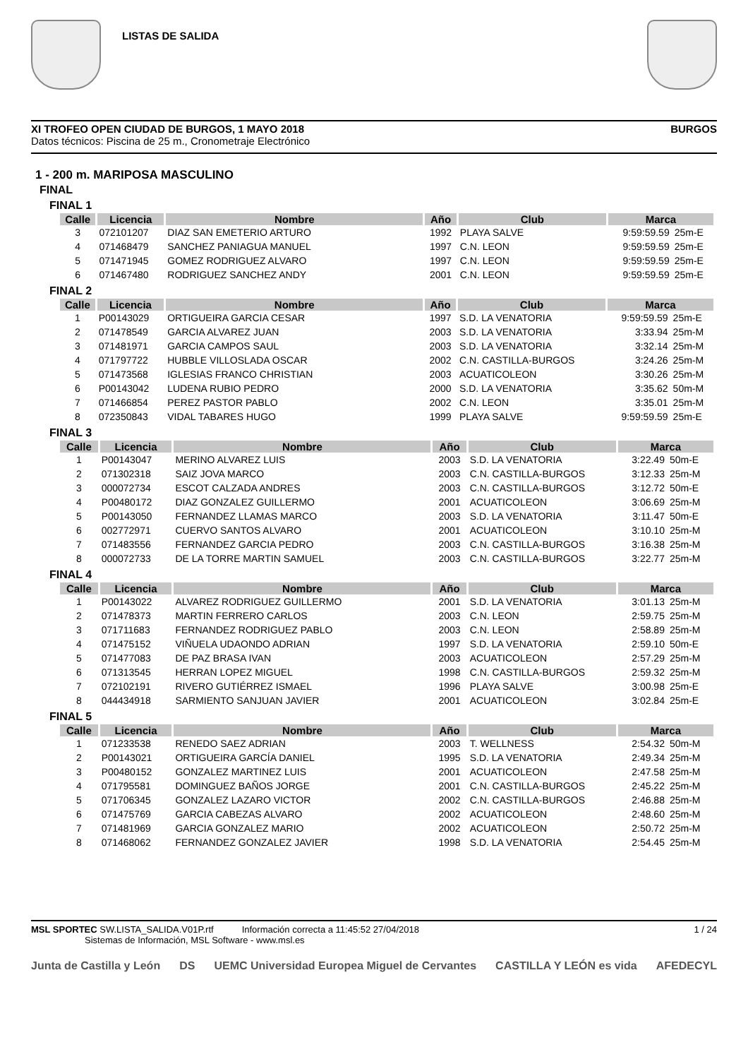LISTAS DE SALIDA
XI TROFEO OPEN CIUDAD DE BURGOS, 1 MAYO 2018 BURGOS
Datos técnicos: Piscina de 25 m., Cronometraje Electrónico
1 - 200 m. MARIPOSA MASCULINO
FINAL
FINAL 1
| Calle | Licencia | Nombre | Año | Club | Marca | |
| --- | --- | --- | --- | --- | --- | --- |
| 3 | 072101207 | DIAZ SAN EMETERIO ARTURO | 1992 | PLAYA SALVE | 9:59:59.59 | 25m-E |
| 4 | 071468479 | SANCHEZ PANIAGUA MANUEL | 1997 | C.N. LEON | 9:59:59.59 | 25m-E |
| 5 | 071471945 | GOMEZ RODRIGUEZ ALVARO | 1997 | C.N. LEON | 9:59:59.59 | 25m-E |
| 6 | 071467480 | RODRIGUEZ SANCHEZ ANDY | 2001 | C.N. LEON | 9:59:59.59 | 25m-E |
FINAL 2
| Calle | Licencia | Nombre | Año | Club | Marca | |
| --- | --- | --- | --- | --- | --- | --- |
| 1 | P00143029 | ORTIGUEIRA GARCIA CESAR | 1997 | S.D. LA VENATORIA | 9:59:59.59 | 25m-E |
| 2 | 071478549 | GARCIA ALVAREZ JUAN | 2003 | S.D. LA VENATORIA | 3:33.94 | 25m-M |
| 3 | 071481971 | GARCIA CAMPOS SAUL | 2003 | S.D. LA VENATORIA | 3:32.14 | 25m-M |
| 4 | 071797722 | HUBBLE VILLOSLADA OSCAR | 2002 | C.N. CASTILLA-BURGOS | 3:24.26 | 25m-M |
| 5 | 071473568 | IGLESIAS FRANCO CHRISTIAN | 2003 | ACUATICOLEON | 3:30.26 | 25m-M |
| 6 | P00143042 | LUDENA RUBIO PEDRO | 2000 | S.D. LA VENATORIA | 3:35.62 | 50m-M |
| 7 | 071466854 | PEREZ PASTOR PABLO | 2002 | C.N. LEON | 3:35.01 | 25m-M |
| 8 | 072350843 | VIDAL TABARES HUGO | 1999 | PLAYA SALVE | 9:59:59.59 | 25m-E |
FINAL 3
| Calle | Licencia | Nombre | Año | Club | Marca | |
| --- | --- | --- | --- | --- | --- | --- |
| 1 | P00143047 | MERINO ALVAREZ LUIS | 2003 | S.D. LA VENATORIA | 3:22.49 | 50m-E |
| 2 | 071302318 | SAIZ JOVA MARCO | 2003 | C.N. CASTILLA-BURGOS | 3:12.33 | 25m-M |
| 3 | 000072734 | ESCOT CALZADA ANDRES | 2003 | C.N. CASTILLA-BURGOS | 3:12.72 | 50m-E |
| 4 | P00480172 | DIAZ GONZALEZ GUILLERMO | 2001 | ACUATICOLEON | 3:06.69 | 25m-M |
| 5 | P00143050 | FERNANDEZ LLAMAS MARCO | 2003 | S.D. LA VENATORIA | 3:11.47 | 50m-E |
| 6 | 002772971 | CUERVO SANTOS ALVARO | 2001 | ACUATICOLEON | 3:10.10 | 25m-M |
| 7 | 071483556 | FERNANDEZ GARCIA PEDRO | 2003 | C.N. CASTILLA-BURGOS | 3:16.38 | 25m-M |
| 8 | 000072733 | DE LA TORRE MARTIN SAMUEL | 2003 | C.N. CASTILLA-BURGOS | 3:22.77 | 25m-M |
FINAL 4
| Calle | Licencia | Nombre | Año | Club | Marca | |
| --- | --- | --- | --- | --- | --- | --- |
| 1 | P00143022 | ALVAREZ RODRIGUEZ GUILLERMO | 2001 | S.D. LA VENATORIA | 3:01.13 | 25m-M |
| 2 | 071478373 | MARTIN FERRERO CARLOS | 2003 | C.N. LEON | 2:59.75 | 25m-M |
| 3 | 071711683 | FERNANDEZ RODRIGUEZ PABLO | 2003 | C.N. LEON | 2:58.89 | 25m-M |
| 4 | 071475152 | VIÑUELA UDAONDO ADRIAN | 1997 | S.D. LA VENATORIA | 2:59.10 | 50m-E |
| 5 | 071477083 | DE PAZ BRASA IVAN | 2003 | ACUATICOLEON | 2:57.29 | 25m-M |
| 6 | 071313545 | HERRAN LOPEZ MIGUEL | 1998 | C.N. CASTILLA-BURGOS | 2:59.32 | 25m-M |
| 7 | 072102191 | RIVERO GUTIÉRREZ ISMAEL | 1996 | PLAYA SALVE | 3:00.98 | 25m-E |
| 8 | 044434918 | SARMIENTO SANJUAN JAVIER | 2001 | ACUATICOLEON | 3:02.84 | 25m-E |
FINAL 5
| Calle | Licencia | Nombre | Año | Club | Marca | |
| --- | --- | --- | --- | --- | --- | --- |
| 1 | 071233538 | RENEDO SAEZ ADRIAN | 2003 | T. WELLNESS | 2:54.32 | 50m-M |
| 2 | P00143021 | ORTIGUEIRA GARCÍA DANIEL | 1995 | S.D. LA VENATORIA | 2:49.34 | 25m-M |
| 3 | P00480152 | GONZALEZ MARTINEZ LUIS | 2001 | ACUATICOLEON | 2:47.58 | 25m-M |
| 4 | 071795581 | DOMINGUEZ BAÑOS JORGE | 2001 | C.N. CASTILLA-BURGOS | 2:45.22 | 25m-M |
| 5 | 071706345 | GONZALEZ LAZARO VICTOR | 2002 | C.N. CASTILLA-BURGOS | 2:46.88 | 25m-M |
| 6 | 071475769 | GARCIA CABEZAS ALVARO | 2002 | ACUATICOLEON | 2:48.60 | 25m-M |
| 7 | 071481969 | GARCIA GONZALEZ MARIO | 2002 | ACUATICOLEON | 2:50.72 | 25m-M |
| 8 | 071468062 | FERNANDEZ GONZALEZ JAVIER | 1998 | S.D. LA VENATORIA | 2:54.45 | 25m-M |
MSL SPORTEC SW.LISTA_SALIDA.V01P.rtf Información correcta a 11:45:52 27/04/2018 1 / 24
Sistemas de Información, MSL Software - www.msl.es
Junta de Castilla y León DS UEMC Universidad Europea Miguel de Cervantes CASTILLA Y LEÓN es vida AFEDECYL